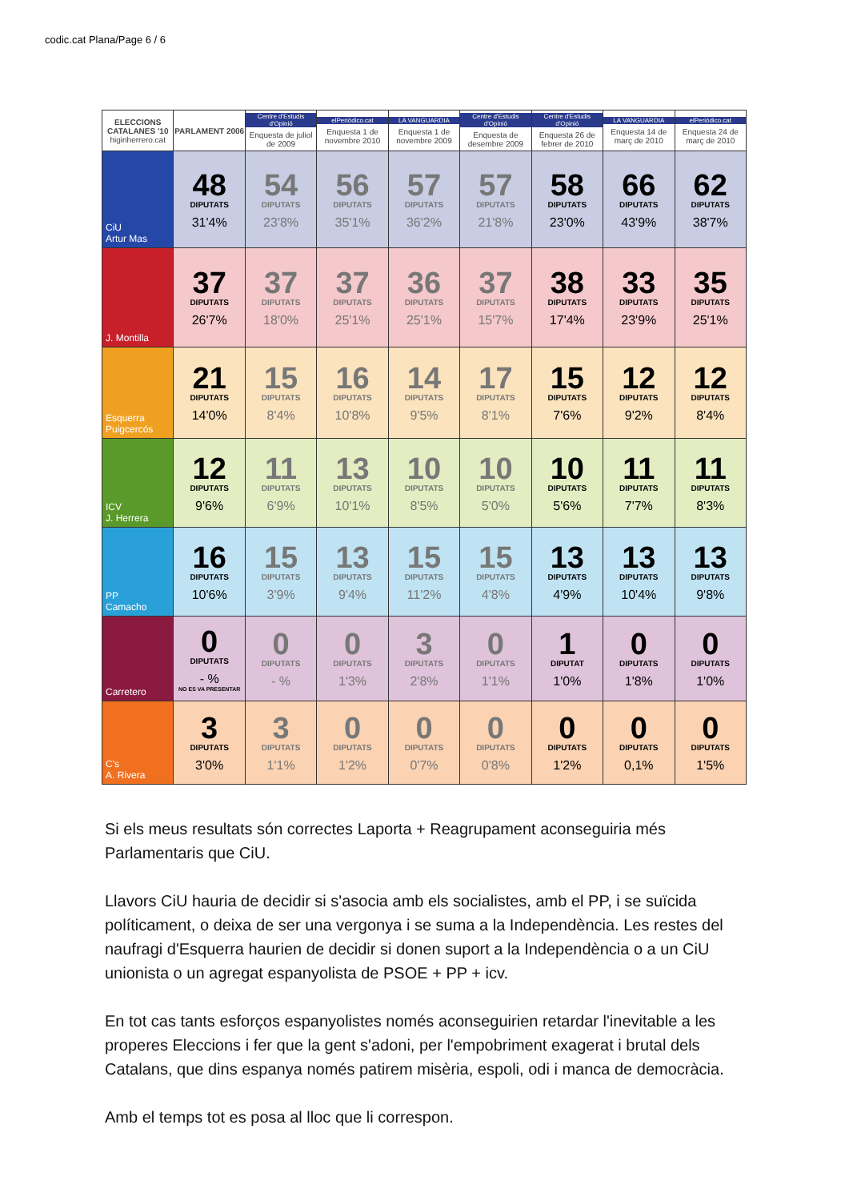codic.cat Plana/Page 6 / 6
| ELECCIONS CATALANES '10 higinherrero.cat | PARLAMENT 2006 | Centre d'Estudis d'Opinió Enquesta de juliol de 2009 | elPeriódico.cat Enquesta 1 de novembre 2010 | LA VANGUARDIA Enquesta 1 de novembre 2009 | Centre d'Estudis d'Opinió Enquesta de desembre 2009 | Centre d'Estudis d'Opinió Enquesta 26 de febrer de 2010 | LA VANGUARDIA Enquesta 14 de març de 2010 | elPeriódico.cat Enquesta 24 de març de 2010 |
| --- | --- | --- | --- | --- | --- | --- | --- | --- |
| CiU Artur Mas | 48 DIPUTATS 31'4% | 54 DIPUTATS 23'8% | 56 DIPUTATS 35'1% | 57 DIPUTATS 36'2% | 57 DIPUTATS 21'8% | 58 DIPUTATS 23'0% | 66 DIPUTATS 43'9% | 62 DIPUTATS 38'7% |
| J. Montilla | 37 DIPUTATS 26'7% | 37 DIPUTATS 18'0% | 37 DIPUTATS 25'1% | 36 DIPUTATS 25'1% | 37 DIPUTATS 15'7% | 38 DIPUTATS 17'4% | 33 DIPUTATS 23'9% | 35 DIPUTATS 25'1% |
| Esquerra Puigcercós | 21 DIPUTATS 14'0% | 15 DIPUTATS 8'4% | 16 DIPUTATS 10'8% | 14 DIPUTATS 9'5% | 17 DIPUTATS 8'1% | 15 DIPUTATS 7'6% | 12 DIPUTATS 9'2% | 12 DIPUTATS 8'4% |
| ICV J. Herrera | 12 DIPUTATS 9'6% | 11 DIPUTATS 6'9% | 13 DIPUTATS 10'1% | 10 DIPUTATS 8'5% | 10 DIPUTATS 5'0% | 10 DIPUTATS 5'6% | 11 DIPUTATS 7'7% | 11 DIPUTATS 8'3% |
| PP Camacho | 16 DIPUTATS 10'6% | 15 DIPUTATS 3'9% | 13 DIPUTATS 9'4% | 15 DIPUTATS 11'2% | 15 DIPUTATS 4'8% | 13 DIPUTATS 4'9% | 13 DIPUTATS 10'4% | 13 DIPUTATS 9'8% |
| Carretero | 0 DIPUTATS - % NO ES VA PRESENTAR | 0 DIPUTATS - % | 0 DIPUTATS 1'3% | 3 DIPUTATS 2'8% | 0 DIPUTATS 1'1% | 1 DIPUTAT 1'0% | 0 DIPUTATS 1'8% | 0 DIPUTATS 1'0% |
| C's A. Rivera | 3 DIPUTATS 3'0% | 3 DIPUTATS 1'1% | 0 DIPUTATS 1'2% | 0 DIPUTATS 0'7% | 0 DIPUTATS 0'8% | 0 DIPUTATS 1'2% | 0 DIPUTATS 0,1% | 0 DIPUTATS 1'5% |
Si els meus resultats són correctes Laporta + Reagrupament aconseguiria més Parlamentaris que CiU.
Llavors CiU hauria de decidir si s'asocia amb els socialistes, amb el PP, i se suïcida políticament, o deixa de ser una vergonya i se suma a la Independència. Les restes del naufragi d'Esquerra haurien de decidir si donen suport a la Independència o a un CiU unionista o un agregat espanyolista de PSOE + PP + icv.
En tot cas tants esforços espanyolistes només aconseguirien retardar l'inevitable a les properes Eleccions i fer que la gent s'adoni, per l'empobriment exagerat i brutal dels Catalans, que dins espanya només patirem misèria, espoli, odi i manca de democràcia.
Amb el temps tot es posa al lloc que li correspon.